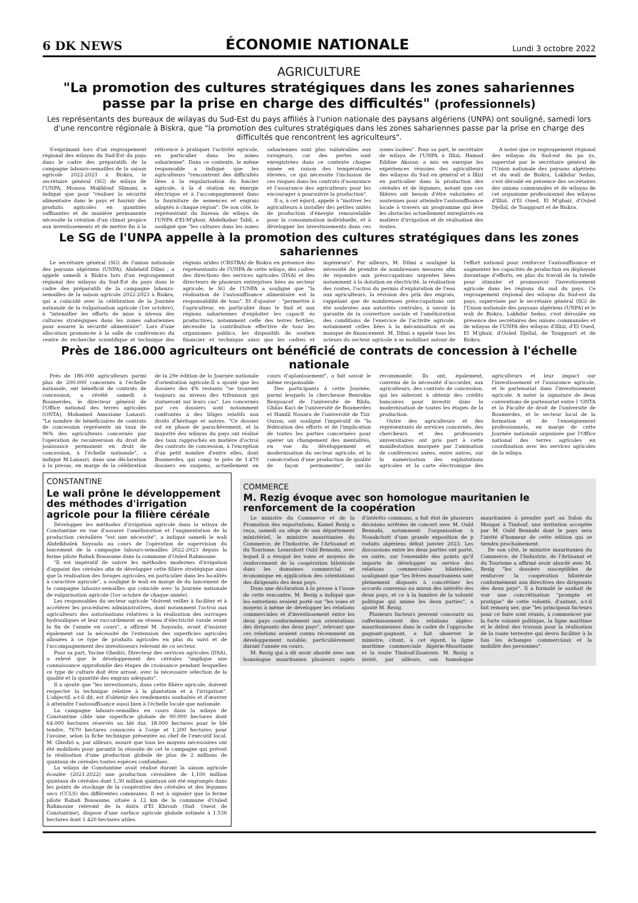6 DK NEWS ÉCONOMIE NATIONALE Lundi 3 octobre 2022
AGRICULTURE
"La promotion des cultures stratégiques dans les zones sahariennes passe par la prise en charge des difficultés" (professionnels)
Les représentants des bureaux de wilayas du Sud-Est du pays affiliés à l'union nationale des paysans algériens (UNPA) ont souligné, samedi lors d'une rencontre régionale à Biskra, que "la promotion des cultures stratégiques dans les zones sahariennes passe par la prise en charge des difficultés que rencontrent les agriculteurs".
S'exprimant lors d'un regroupement régional des wilayas du Sud-Est du pays dans le cadre des préparatifs de la campagne labours-semailles de la saison agricole 2022-2023 à Biskra, le secrétaire général (SG) de wilaya de l'UNPA, Moussa Makhlouf Slimani, a indiqué que pour "réaliser la sécurité alimentaire dans le pays et fournir des produits agricoles en quantités suffisantes et de manière permanente nécessite la création d'un climat propice aux investissements et de mettre fin à la réticence à pratiquer l'activité agricole, en particulier dans les zones saharienne". Dans ce contexte, le même responsable a indiqué que les agriculteurs "rencontrent des difficultés liées à la régularisation du foncier agricole, à la d otation en énergie électrique et à l'accompagnement dans la fourniture de semences et engrais adaptés à chaque région". De son côté, le représentant du bureau de wilaya de l'UNPA d'El-M'ghair, Abdelkahar Tabli, a souligné que "les cultures dans les zones sahariennes sont plus vulnérables aux ravageurs, car des pertes sont enregistrées dans ce contexte chaque année en raison des températures élevées, ce qui nécessite l'inclusion de ces risques dans les contrats d'assurance et l'assurance des agriculteurs pour les encourager à poursuivre la production".
Il a, à cet égard, appelé à "motiver les agriculteurs à installer des petites unités de production d'énergie renouvelable pour la consommation individuelle, et à développer les investissements dans ces zones isolées". Pour sa part, le secrétaire de wilaya de l'UNPA à Illizi, Hamad Eddine Aksour, a mis en exergue les expériences réussies des agriculteurs des wilayas du Sud en général et à Illizi en particulier dans la production des céréales et de légumes, notant que ces filières ont besoin d'être valorisées et soutenues pour atteindre l'autosuffisance locale à travers un programme qui lève les obstacles actuellement enregistrés en matière d'irrigation et de réalisation des routes.
A noter que ce regroupement régional des wilayas du Sud-est du pa ys, supervisé par le secrétaire général de l'Union nationale des paysans algériens et du wali de Biskra, Lakhdar Sedas, s'est déroulé en présence des secrétaires des unions communales et de wilayas de cet organisme professionnel des wilayas d'Illizi, d'El Oued, El M'ghair, d'Ouled Djellal, de Touggourt et de Biskra.
Le SG de l'UNPA appelle à la promotion des cultures stratégiques dans les zones sahariennes
Le secrétaire général (SG) de l'union nationale des paysans algériens (UNPA), Abdelatif Dilmi , a appelé samedi à Biskra lors d'un regroupement régional des wilayas du Sud-Est du pays dans le cadre des préparatifs de la campagne labours-semailles de la saison agricole 2022-2023 à Biskra, qui a coïncidé avec la célébration de la Journée nationale de la vulgarisation agricole (1er octobre), à "intensifier les efforts de mise à niveau des cultures stratégiques dans les zones sahariennes pour assurer la sécurité alimentaire". Lors d'une allocution prononcée à la salle de conférences du centre de recherche scientifique et technique des régions arides (CRSTRA) de Biskra en présence des représentants de l'UNPA de cette wilaya, des cadres des directions des services agricoles (DSA) et des directeurs de plusieurs entreprises liées au secteur agricole, le SG de l'UNPA a souligné que "la réalisation de l'autosuffisance alimentaire est la responsabilité de tous". Et d'ajouter : "permettre à l'agriculteur, en particulier dans le Sud et aux régions sahariennes d'exploiter les capacit és productives, notamment celle des terres fertiles, nécessite la contribution effective de tous les organismes publics, les dispositifs de soutien financier et technique ainsi que les cadres et ingénieurs". Par ailleurs, M. Dilmi a souligné la nécessité de prendre de nombreuses mesures afin de répondre aux préoccupations urgentes liées notamment à la dotation en électricité, la réalisation des routes, l'octroi du permis d'exploration de l'eau aux agriculteurs, la révision des prix des engrais, rappelant que de nombreuses préoccupations ont été soulevées aux autorités centrales, à savoir la garantie de la couverture sociale et l'amélioration des conditions de l'exercice de l'activité agricole, notamment celles liées à la mécanisation et au manque de financement. M. Dilmi a appelé tous les acteurs du secteur agricole à se mobiliser autour de l'effort national pour renforcer l'autosuffisance et augmenter les capacités de production en déployant davantage d'efforts, en plus du travail de la tutelle pour stimuler et promouvoir l'investissement agricole dans les régions du sud du pays. Ce regroupement régional des wilayas du Sud-est du pays, supervisée par le secrétaire général (SG) de l'Union nationale des paysans algériens (UNPA) et le wali de Biskra, Lakhdar Sedas, s'est déroulée en présence des secrétaires des unions communales et de wilayas de l'UNPA des wilayas d'Illizi, d'El Oued, El M'ghair, d'Ouled Djellal, de Touggourt et de Biskra.
Près de 186.000 agriculteurs ont bénéficié de contrats de concession à l'échelle nationale
Près de 186.000 agriculteurs parmi plus de 200.000 concernés à l'échelle nationale, ont bénéficié de contrats de concession, a révélé samedi à Boumerdes, le directeur général de l'Office national des terres agricoles (ONTA), Mohamed Ameziane Lanasri. "Le nombre de bénéficiaires de contrats de concession représente un taux de 96% des agriculteurs concernés par l'opération de reconversion du droit de jouissance permanent en droit de concession, à l'échelle nationale", a indiqué M.Lanasri, dans une déclaration à la presse, en marge de la célébration de la 29e édition de la Journée nationale d'orientation agricole.Il a ajouté que les dossiers des 4% restants "se trouvent toujours au niveau des tribunaux qui statueront sur leurs cas". Les concernés par ces dossiers sont notamment confrontés à des litiges relatifs aux droits d'héritage et autres. "Ce dossier est en phase de parachèvement, et la majorité des wilayas du pays ont réalisé des taux rapprochés en matière d'octroi des contrats de concession, à l'exception d'un petit nombre d'entre elles, dont Boumerdes, qui comp te près de 1.470 dossiers en suspens, actuellement en cours d'aplanissement", a fait savoir le même responsable.
Des participants à cette Journée, parmi lesquels la chercheuse Benrokia Benyoucef de l'université de Blida, Ghilas Kaci de l'université de Boumerdes et Hamlil Nouara de l'université de Tizi-Ouzou, ont souligné l'impératif de "la fédération des efforts et de l'implication de toutes les parties concernées pour opérer un changement des mentalités, en vue du développement et modernisation du secteur agricole, et la consécration d'une production de qualité de façon permanente", ont-ils recommandé. Ils ont, également, convenu de la nécessité d'accorder, aux agriculteurs, des contrats de concession, qui les aideront à obtenir des crédits bancaires pour investir dans la modernisation de toutes les étapes de la production.
Outre des agriculteurs et des représentants de services concernés, des chercheurs et des professeurs universitaires ont pris part à cette manifestation marquée par l'animation de conférences axées, entre autres, sur la numérisation des exploitations agricoles et la carte électronique des agriculteurs et leur impact sur l'investissement et l'assurance agricole, et le partenariat dans l'investissement agricole. A noter la signature de deux conventions de partenariat entre l 'ONTA et la Faculté de droit de l'université de Boumerdes, et le secteur local de la formation et de l'enseignement professionnels, en marge de cette Journée nationale organisée par l'Office national des terres agricoles en coordination avec les services agricoles de la wilaya.
CONSTANTINE
Le wali prône le développement des méthodes d'irrigation agricole pour la filière céréale
Développer les méthodes d'irrigation agricole dans la wilaya de Constantine en vue d'assurer l'amélioration et l'augmentation de la production céréalière "est une nécessité", a indiqué samedi le wali Abdelkhalek Sayouda au cours de l'opération de supervision du lancement de la campagne labours-semailles 2022-2023 depuis la ferme pilote Rabah Bouaoune dans la commune d'Ouled Rahmoune.
"Il est impératif de suivre les méthodes modernes d'irrigation d'appoint des céréales afin de développer cette filière stratégique ainsi que la réalisation des forages agricoles, en particulier dans les localités à caractère agricole", a souligné le wali en marge de du lancement de la campagne labours-semailles qui coïncide avec la Journée nationale de vulgarisation agricole (1er octobre de chaque année).
Les responsables du secteur agricole "doivent veiller à faciliter et à accélérer les procédures administratives, dont notamment l'octroi aux agriculteurs des autorisations relatives à la réalisation des ouvrages hydrauliques et leur raccordement au réseau d'électricité rurale avant la fin de l'année en cours", a affirmé M. Sayouda, avant d'insister également sur la nécessité de l'extension des superficies agricoles allouées à ce type de produits agricoles en plus du suivi et de l'accompagnement des investisseurs relevant de ce secteur.
Pour sa part, Yacine Ghediri, Directeur des services agricoles (DSA), a relevé que le développement des céréales "implique une connaissance approfondie des étapes de croissance pendant lesquelles ce type de culture doit être arrosé, avec la nécessaire sélection de la qualité et la quantité des engrais adéquats".
Il a ajouté que "les investisseurs, dans cette filière agricole, doivent respecter la technique relative à la plantation et à l'irrigation". L'objectif, a-t-il dit, est d'obtenir des rendements souhaités et d'œuvrer à atteindre l'autosuffisance aussi bien à l'échelle locale que nationale.
La campagne labours-semailles en cours dans la wilaya de Constantine cible une superficie globale de 90.900 hectares dont 64.000 hectares réservés au blé dur, 18.000 hectares pour le blé tendre, 7670 hectares consacrés à l'orge et 1.200 hectares pour l'avoine, selon la fiche technique présentée au chef de l'exécutif local. M. Ghediri a, par ailleurs, assuré que tous les moyens nécessaires ont été mobilisés pour garantir la réussite de cet te campagne qui prévoit la réalisation d'une production globale de plus de 2 millions de quintaux de céréales toutes espèces confondues.
La wilaya de Constantine avait réalisé durant la saison agricole écoulée (2021-2022) une production céréalière de 1,100 million quintaux de céréales dont 1,30 million quintaux ont été engrangés dans les points de stockage de la coopérative des céréales et des légumes secs (CCLS) des différentes communes. Il est à signaler que la ferme pilote Rabah Bouaoune, située à 12 km de la commune d'Ouled Rahmoune relevant de la daïra d'El Khroub (Sud- Ouest de Constantine), dispose d'une surface agricole globale estimée à 1.536 hectares dont 1.420 hectares utiles.
COMMERCE
M. Rezig évoque avec son homologue mauritanien le renforcement de la coopération
Le ministre du Commerce et de la Promotion des exportations, Kamel Rezig a reçu, samedi au siège de son département ministériel, le ministre mauritanien du Commerce, de l'Industrie, de l'Artisanat et du Tourisme, Lemrabott Ould Bennahi, avec lequel il a évoqué les voies et moyens de renforcement de la coopération bilatérale dans les domaines commercial et économique en application des orientations des dirigeants des deux pays.
Dans une déclaration à la presse à l'issue de cette rencontre, M. Rezig a indiqué que les entretiens avaient porté sur "les voies et moyens à même de développer les relations commerciales et d'investissement entre les deux pays conformément aux orientations des dirigeants des deux pays", relevant que ces relations avaient connu récemment un développement notable, particulièrement durant l'année en cours.
M. Rezig qui a dit avoir abordé avec son homologue mauritanien plusieurs sujets d'intérêts communs, a fait état de plusieurs décisions arrêtées de concert avec M. Ould Bennahi, notamment l'organisation à Nouakchott d'une grande exposition de p roduits algériens début janvier 2023. Les discussions entre les deux parties ont porté, en outre, sur l'ensemble des points qu'il importe de développer au service des relations commerciales bilatérales, soulignant que "les frères mauritaniens sont pleinement disposés à concrétiser les accords convenus au mieux des intérêts des deux pays, et ce à la lumière de la volonté politique qui anime les deux parties", a ajouté M. Rezig.
Plusieurs facteurs peuvent concourir au raffermissement des relations algéro-mauritaniennes dans le cadre de l'approche gagnant-gagnant, a fait observer le ministre, citant, à cet égard, la ligne maritime commerciale Algérie-Mauritanie et la route Tindouf-Zouérate. M. Rezig a invité, par ailleurs, son homologue mauritanien à prendre part au Salon du Mougar à Tindouf, une invitation acceptée par M. Ould Bennahi dont le pays sera l'invité d'honneur de cette édition qui se tiendra prochainement.
De son côté, le ministre mauritanien du Commerce, de l'Industrie, de l'Artisanat et du Tourisme a affirmé avoir abordé avec M. Rezig "les dossiers susceptibles de renforcer la coopération bilatérale conformément aux directives des dirigeants des deux pays". Il a formulé le souhait de voir une concrétisation "prompte et pratique" de cette volonté, d'autant, a-t-il fait remarq uer, que "les principaux facteurs pour ce faire sont réunis, à commencer par la forte volonté politique, la ligne maritime et le début des travaux pour la réalisation de la route terrestre qui devra faciliter à la fois les échanges commerciaux et la mobilité des personnes".